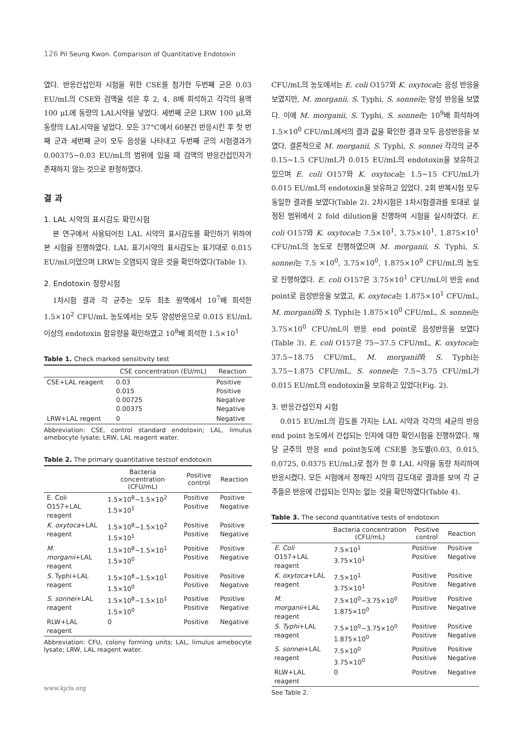126 Pil Seung Kwon. Comparison of Quantitative Endotoxin
였다. 반응간섭인자 시험을 위한 CSE를 첨가한 두번째 군은 0.03 EU/mL의 CSE와 검액을 섞은 후 2, 4, 8배 희석하고 각각의 용액 100 μL에 동량의 LAL시약을 넣었다. 세번째 군은 LRW 100 μL와 동량의 LAL시약을 넣었다. 모든 37°C에서 60분간 반응시킨 후 첫 번째 군과 세번째 군이 모두 음성을 나타내고 두번째 군의 시험결과가 0.00375~0.03 EU/mL의 범위에 있을 때 검액의 반응간섭인자가 존재하지 않는 것으로 판정하였다.
결 과
1. LAL 시약의 표시감도 확인시험
본 연구에서 사용되어진 LAL 시약의 표시감도를 확인하기 위하여 본 시험을 진행하였다. LAL 표기시약의 표시감도는 표기대로 0.015 EU/mL이었으며 LRW는 오염되지 않은 것을 확인하였다(Table 1).
2. Endotoxin 정량시험
1차시험 결과 각 균주는 모두 최초 원액에서 10<sup>7</sup>배 희석한 1.5×10<sup>2</sup> CFU/mL 농도에서는 모두 양성반응으로 0.015 EU/mL 이상의 endotoxin 함유량을 확인하였고 10<sup>8</sup>배 희석한 1.5×10<sup>1</sup>
Table 1. Check marked sensitivity test
| | CSE concentration (EU/mL) | Reaction |
| --- | --- | --- |
| CSE+LAL reagent | 0.03 0.015 0.00725 0.00375 | Positive Positive Negative Negative |
| LRW+LAL regent | 0 | Negative |
Abbreviation: CSE, control standard endotoxin; LAL, limulus amebocyte lysate; LRW, LAL reagent water.
Table 2. The primary quantitative testsof endotoxin
| | Bacteria concentration (CFU/mL) | Positive control | Reaction |
| --- | --- | --- | --- |
| E. Coli O157+LAL reagent | 1.5×10<sup>8</sup>~1.5×10<sup>2</sup> 1.5×10<sup>1</sup> | Positive Positive | Positive Negative |
| K. oxytoca +LAL reagent | 1.5×10<sup>8</sup>~1.5×10<sup>2</sup> 1.5×10<sup>1</sup> | Positive Positive | Positive Negative |
| M. morganii +LAL reagent | 1.5×10<sup>8</sup>~1.5×10<sup>1</sup> 1.5×10<sup>0</sup> | Positive Positive | Positive Negative |
| S. Typhi+LAL reagent | 1.5×10<sup>8</sup>~1.5×10<sup>1</sup> 1.5×10<sup>0</sup> | Positive Positive | Positive Negative |
| S. sonnei +LAL reagent | 1.5×10<sup>8</sup>~1.5×10<sup>1</sup> 1.5×10<sup>0</sup> | Positive Positive | Positive Negative |
| RLW+LAL reagent | 0 | Positive | Negative |
Abbreviation: CFU, colony forming units; LAL, limulus amebocyte lysate; LRW, LAL reagent water.
CFU/mL의 농도에서는 E. coli O157와 K. oxytoca는 음성 반응을 보였지만, M. morganii, S. Typhi, S. sonnei는 양성 반응을 보였다. 이에 M. morganii, S. Typhi, S. sonnei는 10<sup>9</sup>배 희석하여 1.5×10<sup>0</sup> CFU/mL에서의 결과 값을 확인한 결과 모두 음성반응을 보였다. 결론적으로 M. morganii, S. Typhi, S. sonnei 각각의 균주 0.15~1.5 CFU/mL가 0.015 EU/mL의 endotoxin을 보유하고 있으며 E. coli O157와 K. oxytoca는 1.5~15 CFU/mL가 0.015 EU/mL의 endotoxin을 보유하고 있었다. 2회 반복시험 모두 동일한 결과를 보였다(Table 2). 2차시험은 1차시험결과를 토대로 설정된 범위에서 2 fold dilution을 진행하여 시험을 실시하였다. E. coli O157와 K. oxytoca는 7.5×10<sup>1</sup>, 3.75×10<sup>1</sup>, 1.875×10<sup>1</sup> CFU/mL의 농도로 진행하였으며 M. morganii, S. Typhi, S. sonnei는 7.5 ×10<sup>0</sup>, 3.75×10<sup>0</sup>, 1.875×10<sup>0</sup> CFU/mL의 농도로 진행하였다. E. coli O157은 3.75×10<sup>1</sup> CFU/mL이 반응 end point로 음성반응을 보였고, K. oxytoca는 1.875×10<sup>1</sup> CFU/mL, M. morganii와 S. Typhi는 1.875×10<sup>0</sup> CFU/mL, S. sonnei는 3.75×10<sup>0</sup> CFU/mL이 반응 end point로 음성반응을 보였다(Table 3). E. coli O157은 75~37.5 CFU/mL, K. oxytoca는 37.5~18.75 CFU/mL, M. morganii와 S. Typhi는 3.75~1.875 CFU/mL, S. sonnei는 7.5~3.75 CFU/mL가 0.015 EU/mL의 endotoxin을 보유하고 있었다(Fig. 2).
3. 반응간섭인자 시험
0.015 EU/mL의 감도를 가지는 LAL 시약과 각각의 세균의 반응 end point 농도에서 간섭되는 인자에 대한 확인시험을 진행하였다. 해당 균주의 반응 end point농도에 CSE를 농도별(0.03, 0.015, 0.0725, 0.0375 EU/mL)로 첨가 한 후 LAL 시약을 동량 처리하여 반응시켰다. 모든 시험에서 정해진 시약의 감도대로 결과를 보여 각 균주들은 반응에 간섭되는 인자는 없는 것을 확인하였다(Table 4).
Table 3. The second quantitative tests of endotoxin
| | Bacteria concentration (CFU/mL) | Positive control | Reaction |
| --- | --- | --- | --- |
| E. Coli O157+LAL reagent | 7.5×10<sup>1</sup> 3.75×10<sup>1</sup> | Positive Positive | Positive Negative |
| K. oxytoca +LAL reagent | 7.5×10<sup>1</sup> 3.75×10<sup>1</sup> | Positive Positive | Positive Negative |
| M. morganii +LAL reagent | 7.5×10<sup>0</sup>~3.75×10<sup>0</sup> 1.875×10<sup>0</sup> | Positive Positive | Positive Negative |
| S. Typhi +LAL reagent | 7.5×10<sup>0</sup>~3.75×10<sup>0</sup> 1.875×10<sup>0</sup> | Positive Positive | Positive Negative |
| S. sonnei +LAL reagent | 7.5×10<sup>0</sup> 3.75×10<sup>0</sup> | Positive Positive | Positive Negative |
| RLW+LAL reagent | 0 | Positive | Negative |
See Table 2.
www.kjcls.org